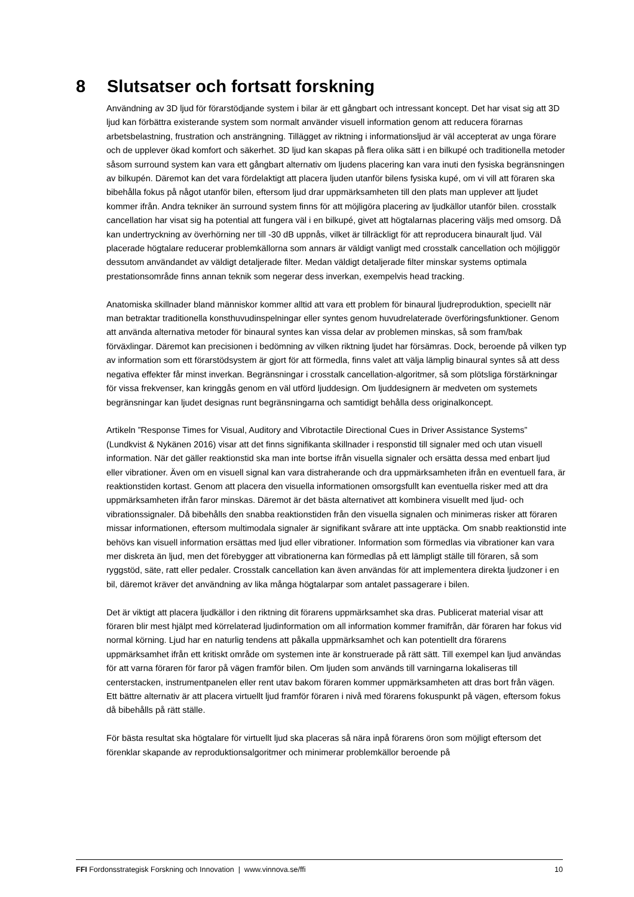8 Slutsatser och fortsatt forskning
Användning av 3D ljud för förarstödjande system i bilar är ett gångbart och intressant koncept. Det har visat sig att 3D ljud kan förbättra existerande system som normalt använder visuell information genom att reducera förarnas arbetsbelastning, frustration och ansträngning. Tillägget av riktning i informationsljud är väl accepterat av unga förare och de upplever ökad komfort och säkerhet. 3D ljud kan skapas på flera olika sätt i en bilkupé och traditionella metoder såsom surround system kan vara ett gångbart alternativ om ljudens placering kan vara inuti den fysiska begränsningen av bilkupén. Däremot kan det vara fördelaktigt att placera ljuden utanför bilens fysiska kupé, om vi vill att föraren ska bibehålla fokus på något utanför bilen, eftersom ljud drar uppmärksamheten till den plats man upplever att ljudet kommer ifrån. Andra tekniker än surround system finns för att möjligöra placering av ljudkällor utanför bilen. crosstalk cancellation har visat sig ha potential att fungera väl i en bilkupé, givet att högtalarnas placering väljs med omsorg. Då kan undertryckning av överhörning ner till -30 dB uppnås, vilket är tillräckligt för att reproducera binauralt ljud. Väl placerade högtalare reducerar problemkällorna som annars är väldigt vanligt med crosstalk cancellation och möjliggör dessutom användandet av väldigt detaljerade filter. Medan väldigt detaljerade filter minskar systems optimala prestationsområde finns annan teknik som negerar dess inverkan, exempelvis head tracking.
Anatomiska skillnader bland människor kommer alltid att vara ett problem för binaural ljudreproduktion, speciellt när man betraktar traditionella konsthuvudinspelningar eller syntes genom huvudrelaterade överföringsfunktioner. Genom att använda alternativa metoder för binaural syntes kan vissa delar av problemen minskas, så som fram/bak förväxlingar. Däremot kan precisionen i bedömning av vilken riktning ljudet har försämras. Dock, beroende på vilken typ av information som ett förarstödsystem är gjort för att förmedla, finns valet att välja lämplig binaural syntes så att dess negativa effekter får minst inverkan. Begränsningar i crosstalk cancellation-algoritmer, så som plötsliga förstärkningar för vissa frekvenser, kan kringgås genom en väl utförd ljuddesign. Om ljuddesignern är medveten om systemets begränsningar kan ljudet designas runt begränsningarna och samtidigt behålla dess originalkoncept.
Artikeln ”Response Times for Visual, Auditory and Vibrotactile Directional Cues in Driver Assistance Systems” (Lundkvist & Nykänen 2016) visar att det finns signifikanta skillnader i responstid till signaler med och utan visuell information. När det gäller reaktionstid ska man inte bortse ifrån visuella signaler och ersätta dessa med enbart ljud eller vibrationer. Även om en visuell signal kan vara distraherande och dra uppmärksamheten ifrån en eventuell fara, är reaktionstiden kortast. Genom att placera den visuella informationen omsorgsfullt kan eventuella risker med att dra uppmärksamheten ifrån faror minskas. Däremot är det bästa alternativet att kombinera visuellt med ljud- och vibrationssignaler. Då bibehålls den snabba reaktionstiden från den visuella signalen och minimeras risker att föraren missar informationen, eftersom multimodala signaler är signifikant svårare att inte upptäcka. Om snabb reaktionstid inte behövs kan visuell information ersättas med ljud eller vibrationer. Information som förmedlas via vibrationer kan vara mer diskreta än ljud, men det förebygger att vibrationerna kan förmedlas på ett lämpligt ställe till föraren, så som ryggstöd, säte, ratt eller pedaler. Crosstalk cancellation kan även användas för att implementera direkta ljudzoner i en bil, däremot kräver det användning av lika många högtalarpar som antalet passagerare i bilen.
Det är viktigt att placera ljudkällor i den riktning dit förarens uppmärksamhet ska dras. Publicerat material visar att föraren blir mest hjälpt med körrelaterad ljudinformation om all information kommer framifrån, där föraren har fokus vid normal körning. Ljud har en naturlig tendens att påkalla uppmärksamhet och kan potentiellt dra förarens uppmärksamhet ifrån ett kritiskt område om systemen inte är konstruerade på rätt sätt. Till exempel kan ljud användas för att varna föraren för faror på vägen framför bilen. Om ljuden som används till varningarna lokaliseras till centerstacken, instrumentpanelen eller rent utav bakom föraren kommer uppmärksamheten att dras bort från vägen. Ett bättre alternativ är att placera virtuellt ljud framför föraren i nivå med förarens fokuspunkt på vägen, eftersom fokus då bibehålls på rätt ställe.
För bästa resultat ska högtalare för virtuellt ljud ska placeras så nära inpå förarens öron som möjligt eftersom det förenklar skapande av reproduktionsalgoritmer och minimerar problemkällor beroende på
FFI Fordonsstrategisk Forskning och Innovation | www.vinnova.se/ffi 10